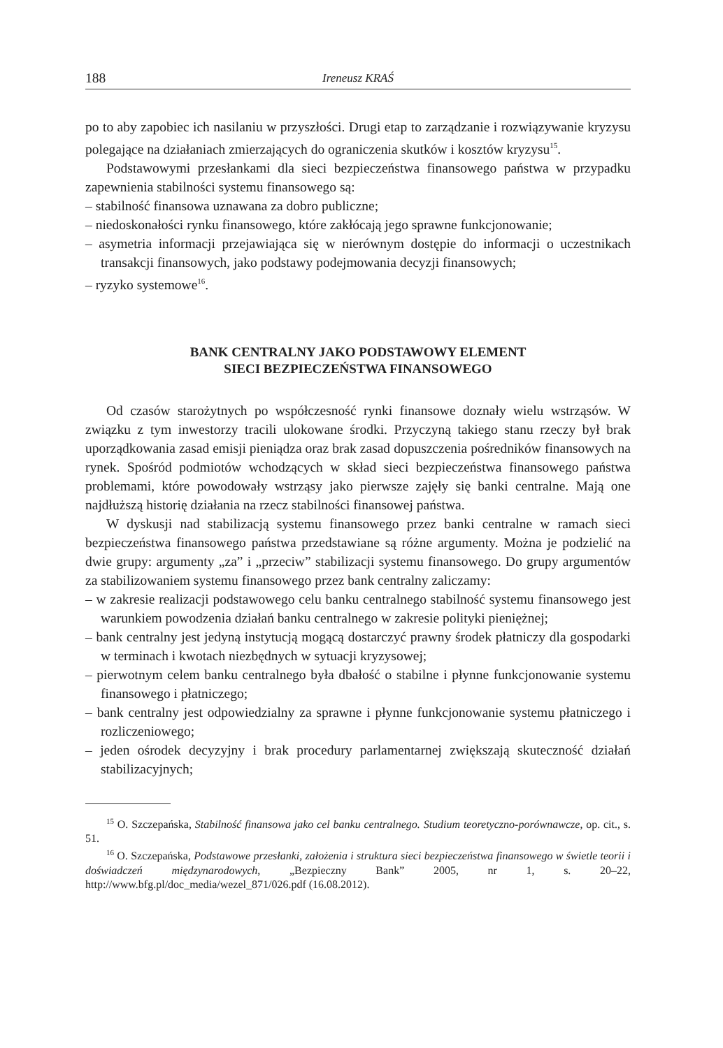188 Ireneusz KRAŚ
po to aby zapobiec ich nasilaniu w przyszłości. Drugi etap to zarządzanie i rozwiązywanie kryzysu polegające na działaniach zmierzających do ograniczenia skutków i kosztów kryzysu<sup>15</sup>.
Podstawowymi przesłankami dla sieci bezpieczeństwa finansowego państwa w przypadku zapewnienia stabilności systemu finansowego są:
– stabilność finansowa uznawana za dobro publiczne;
– niedoskonałości rynku finansowego, które zakłócają jego sprawne funkcjonowanie;
– asymetria informacji przejawiająca się w nierównym dostępie do informacji o uczestnikach transakcji finansowych, jako podstawy podejmowania decyzji finansowych;
– ryzyko systemowe<sup>16</sup>.
BANK CENTRALNY JAKO PODSTAWOWY ELEMENT
SIECI BEZPIECZEŃSTWA FINANSOWEGO
Od czasów starożytnych po współczesność rynki finansowe doznały wielu wstrząsów. W związku z tym inwestorzy tracili ulokowane środki. Przyczyną takiego stanu rzeczy był brak uporządkowania zasad emisji pieniądza oraz brak zasad dopuszczenia pośredników finansowych na rynek. Spośród podmiotów wchodzących w skład sieci bezpieczeństwa finansowego państwa problemami, które powodowały wstrząsy jako pierwsze zajęły się banki centralne. Mają one najdłuższą historię działania na rzecz stabilności finansowej państwa.
W dyskusji nad stabilizacją systemu finansowego przez banki centralne w ramach sieci bezpieczeństwa finansowego państwa przedstawiane są różne argumenty. Można je podzielić na dwie grupy: argumenty „za” i „przeciw” stabilizacji systemu finansowego. Do grupy argumentów za stabilizowaniem systemu finansowego przez bank centralny zaliczamy:
– w zakresie realizacji podstawowego celu banku centralnego stabilność systemu finansowego jest warunkiem powodzenia działań banku centralnego w zakresie polityki pieniężnej;
– bank centralny jest jedyną instytucją mogącą dostarczyć prawny środek płatniczy dla gospodarki w terminach i kwotach niezbędnych w sytuacji kryzysowej;
– pierwotnym celem banku centralnego była dbałość o stabilne i płynne funkcjonowanie systemu finansowego i płatniczego;
– bank centralny jest odpowiedzialny za sprawne i płynne funkcjonowanie systemu płatniczego i rozliczeniowego;
– jeden ośrodek decyzyjny i brak procedury parlamentarnej zwiększają skuteczność działań stabilizacyjnych;
<sup>15</sup> O. Szczepańska, Stabilność finansowa jako cel banku centralnego. Studium teoretyczno-porównawcze, op. cit., s. 51.
<sup>16</sup> O. Szczepańska, Podstawowe przesłanki, założenia i struktura sieci bezpieczeństwa finansowego w świetle teorii i doświadczeń międzynarodowych, „Bezpieczny Bank” 2005, nr 1, s. 20–22, http://www.bfg.pl/doc_media/wezel_871/026.pdf (16.08.2012).